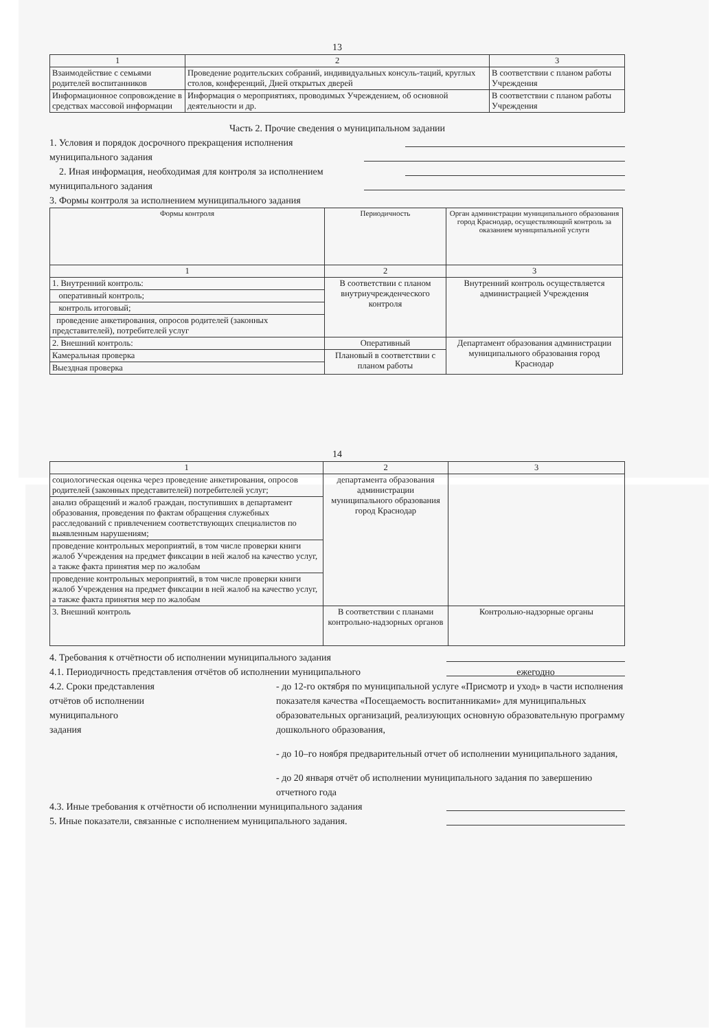13
| 1 | 2 | 3 |
| --- | --- | --- |
| Взаимодействие с семьями родителей воспитанников | Проведение родительских собраний, индивидуальных консуль-таций, круглых столов, конференций, Дней открытых дверей | В соответствии с планом работы Учреждения |
| Информационное сопровождение в средствах массовой информации | Информация о мероприятиях, проводимых Учреждением, об основной деятельности и др. | В соответствии с планом работы Учреждения |
Часть 2. Прочие сведения о муниципальном задании
1. Условия и порядок досрочного прекращения исполнения
муниципального задания
2. Иная информация, необходимая для контроля за исполнением
муниципального задания
3. Формы контроля за исполнением муниципального задания
| Формы контроля | Периодичность | Орган администрации муниципального образования город Краснодар, осуществляющий контроль за оказанием муниципальной услуги |
| --- | --- | --- |
| 1 | 2 | 3 |
| 1. Внутренний контроль: | В соответствии с планом внутриучрежденческого контроля | Внутренний контроль осуществляется администрацией Учреждения |
| оперативный контроль; | | |
| контроль итоговый; | | |
| проведение анкетирования, опросов родителей (законных представителей), потребителей услуг | | |
| 2. Внешний контроль: | Оперативный | Департамент образования администрации муниципального образования город Краснодар |
| Камеральная проверка | Плановый в соответствии с планом работы | |
| Выездная проверка | | |
14
| 1 | 2 | 3 |
| --- | --- | --- |
| социологическая оценка через проведение анкетирования, опросов родителей (законных представителей) потребителей услуг; | департамента образования администрации муниципального образования город Краснодар | |
| анализ обращений и жалоб граждан, поступивших в департамент образования, проведения по фактам обращения служебных расследований с привлечением соответствующих специалистов по выявленным нарушениям; | | |
| проведение контрольных мероприятий, в том числе проверки книги жалоб Учреждения на предмет фиксации в ней жалоб на качество услуг, а также факта принятия мер по жалобам | | |
| проведение контрольных мероприятий, в том числе проверки книги жалоб Учреждения на предмет фиксации в ней жалоб на качество услуг, а также факта принятия мер по жалобам | | |
| 3. Внешний контроль | В соответствии с планами контрольно-надзорных органов | Контрольно-надзорные органы |
4. Требования к отчётности об исполнении муниципального задания
4.1. Периодичность представления отчётов об исполнении муниципального ежегодно
4.2. Сроки представления
отчётов об исполнении
муниципального
задания
- до 12-го октября по муниципальной услуге «Присмотр и уход» в части исполнения показателя качества «Посещаемость воспитанниками» для муниципальных образовательных организаций, реализующих основную образовательную программу дошкольного образования,
- до 10–го ноября предварительный отчет об исполнении муниципального задания,
- до 20 января отчёт об исполнении муниципального задания по завершению отчетного года
4.3. Иные требования к отчётности об исполнении муниципального задания
5. Иные показатели, связанные с исполнением муниципального задания.